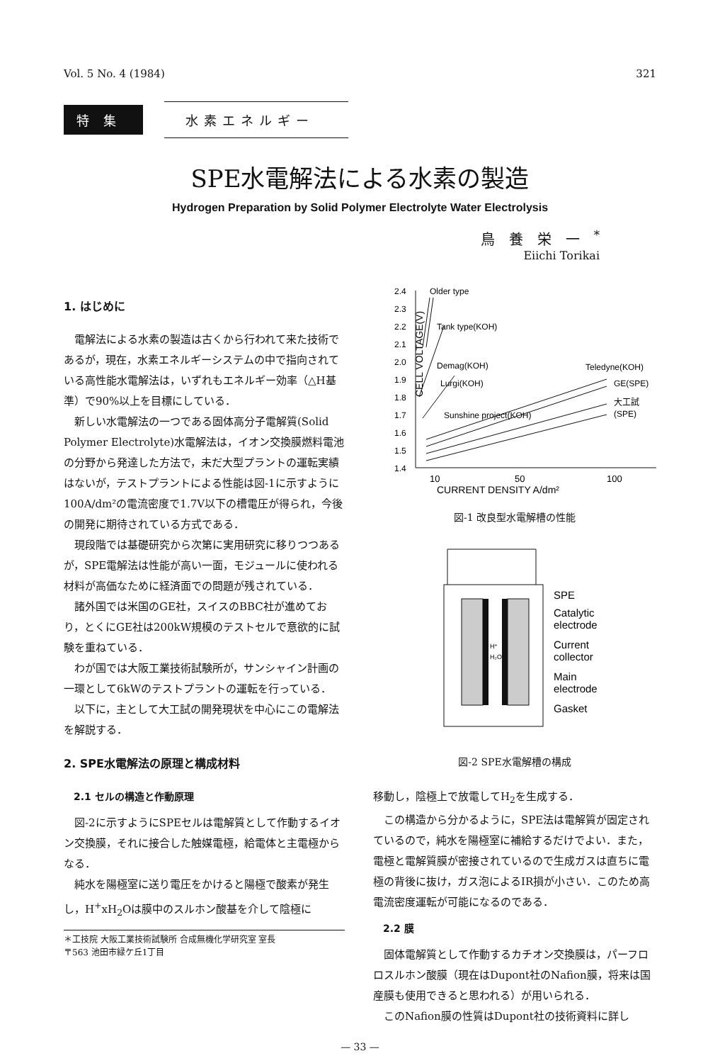Vol. 5 No. 4 (1984) 321
特集 水素エネルギー
SPE水電解法による水素の製造
Hydrogen Preparation by Solid Polymer Electrolyte Water Electrolysis
鳥養栄一<sup>*</sup>
Eiichi Torikai
1. はじめに
電解法による水素の製造は古くから行われて来た技術であるが，現在，水素エネルギーシステムの中で指向されている高性能水電解法は，いずれもエネルギー効率（△H基準）で90%以上を目標にしている．
新しい水電解法の一つである固体高分子電解質(Solid Polymer Electrolyte)水電解法は，イオン交換膜燃料電池の分野から発達した方法で，未だ大型プラントの運転実績はないが，テストプラントによる性能は図-1に示すように100A/dm²の電流密度で1.7V以下の槽電圧が得られ，今後の開発に期待されている方式である．
現段階では基礎研究から次第に実用研究に移りつつあるが，SPE電解法は性能が高い一面，モジュールに使われる材料が高価なために経済面での問題が残されている．
諸外国では米国のGE社，スイスのBBC社が進めており，とくにGE社は200kW規模のテストセルで意欲的に試験を重ねている．
わが国では大阪工業技術試験所が，サンシャイン計画の一環として6kWのテストプラントの運転を行っている．
以下に，主として大工試の開発現状を中心にこの電解法を解説する．
2. SPE水電解法の原理と構成材料
2.1 セルの構造と作動原理
図-2に示すようにSPEセルは電解質として作動するイオン交換膜，それに接合した触媒電極，給電体と主電極からなる．
純水を陽極室に送り電圧をかけると陽極で酸素が発生し，H<sup>+</sup>xH<sub>2</sub>Oは膜中のスルホン酸基を介して陰極に
＊工技院 大阪工業技術試験所 合成無機化学研究室 室長
〒563 池田市緑ケ丘1丁目
CELL VOLTAGE(V)
2.4
2.3
2.2
2.1
2.0
1.9
1.8
1.7
1.6
1.5
1.4
Older type
Tank type(KOH)
Demag(KOH)
Lurgi(KOH)
Sunshine project(KOH)
Teledyne(KOH)
GE(SPE)
大工試
(SPE)
10
50
100
CURRENT DENSITY A/dm²
図-1 改良型水電解槽の性能
H⁺
H₂O
SPE
Catalytic
electrode
Current
collector
Main
electrode
Gasket
図-2 SPE水電解槽の構成
移動し，陰極上で放電してH<sub>2</sub>を生成する．
この構造から分かるように，SPE法は電解質が固定されているので，純水を陽極室に補給するだけでよい．また，電極と電解質膜が密接されているので生成ガスは直ちに電極の背後に抜け，ガス泡によるIR損が小さい．このため高電流密度運転が可能になるのである．
2.2 膜
固体電解質として作動するカチオン交換膜は，パーフロロスルホン酸膜（現在はDupont社のNafion膜，将来は国産膜も使用できると思われる）が用いられる．
このNafion膜の性質はDupont社の技術資料に詳し
— 33 —